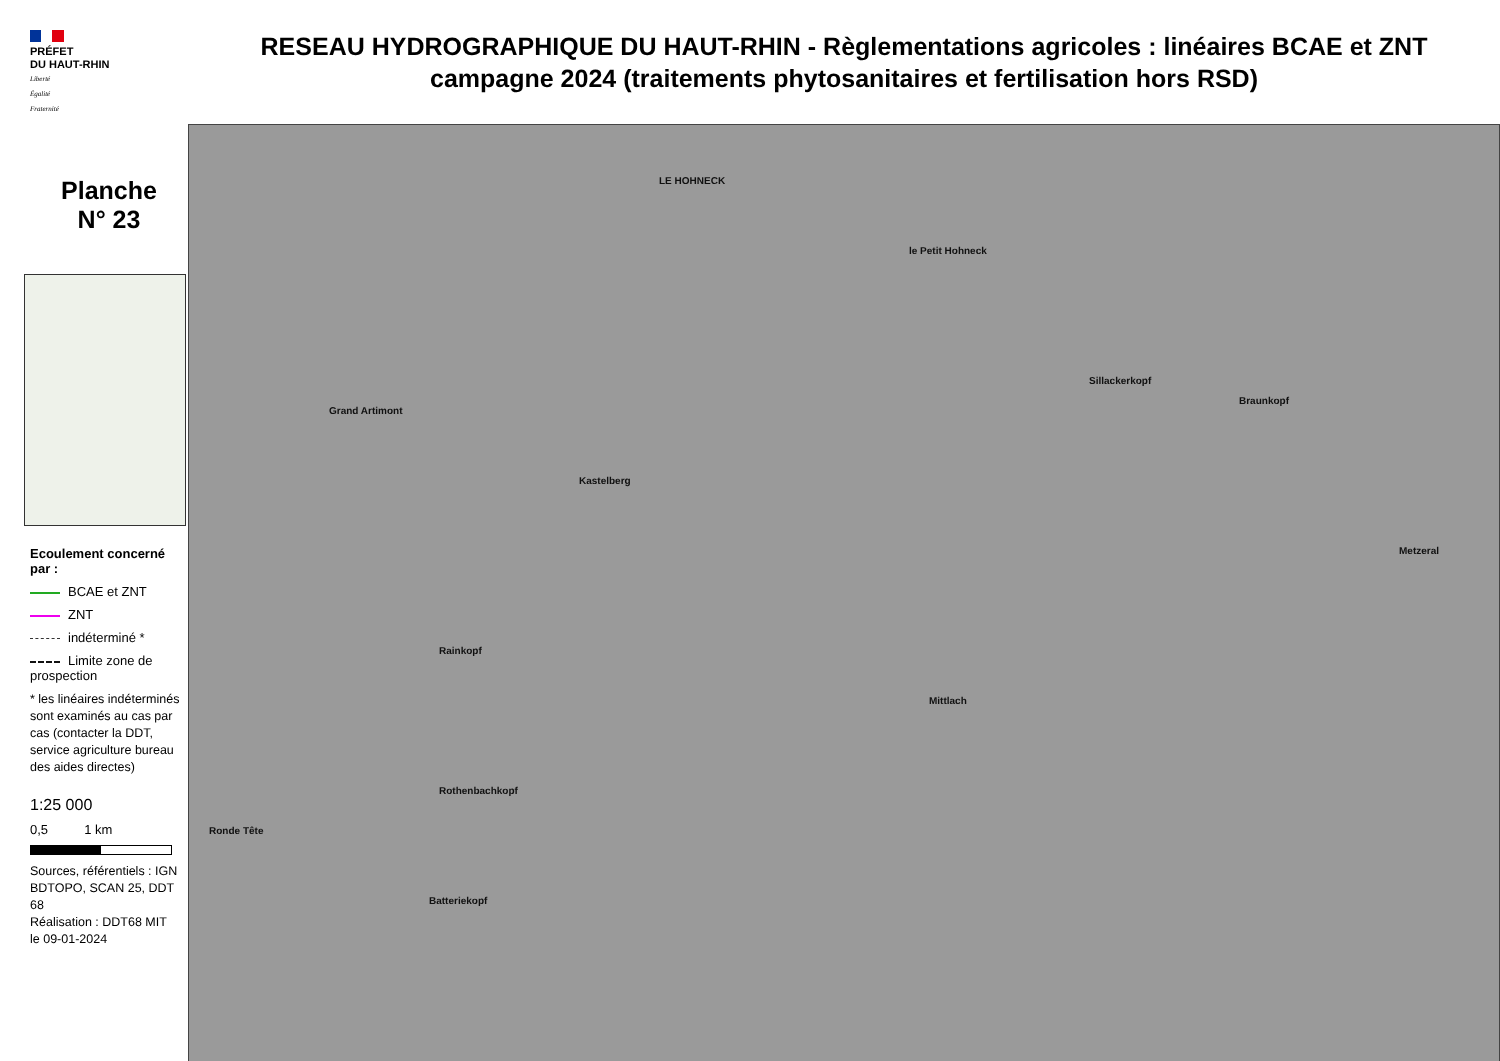PRÉFET
DU HAUT-RHIN
Liberté
Égalité
Fraternité
Planche
N° 23
Ecoulement concerné par :
BCAE et ZNT
ZNT
indéterminé *
Limite zone de prospection
* les linéaires indéterminés sont examinés au cas par cas (contacter la DDT, service agriculture bureau des aides directes)
1:25 000
0,5 1 km
Sources, référentiels : IGN BDTOPO, SCAN 25, DDT 68
Réalisation : DDT68 MIT
le 09-01-2024
RESEAU HYDROGRAPHIQUE DU HAUT-RHIN - Règlementations agricoles : linéaires BCAE et ZNT
campagne 2024 (traitements phytosanitaires et fertilisation hors RSD)
LE HOHNECK
le Petit Hohneck
Grand Artimont
Kastelberg
Metzeral
Mittlach
Rainkopf
Rothenbachkopf
Batteriekopf
Ronde Tête
Sillackerkopf
Braunkopf